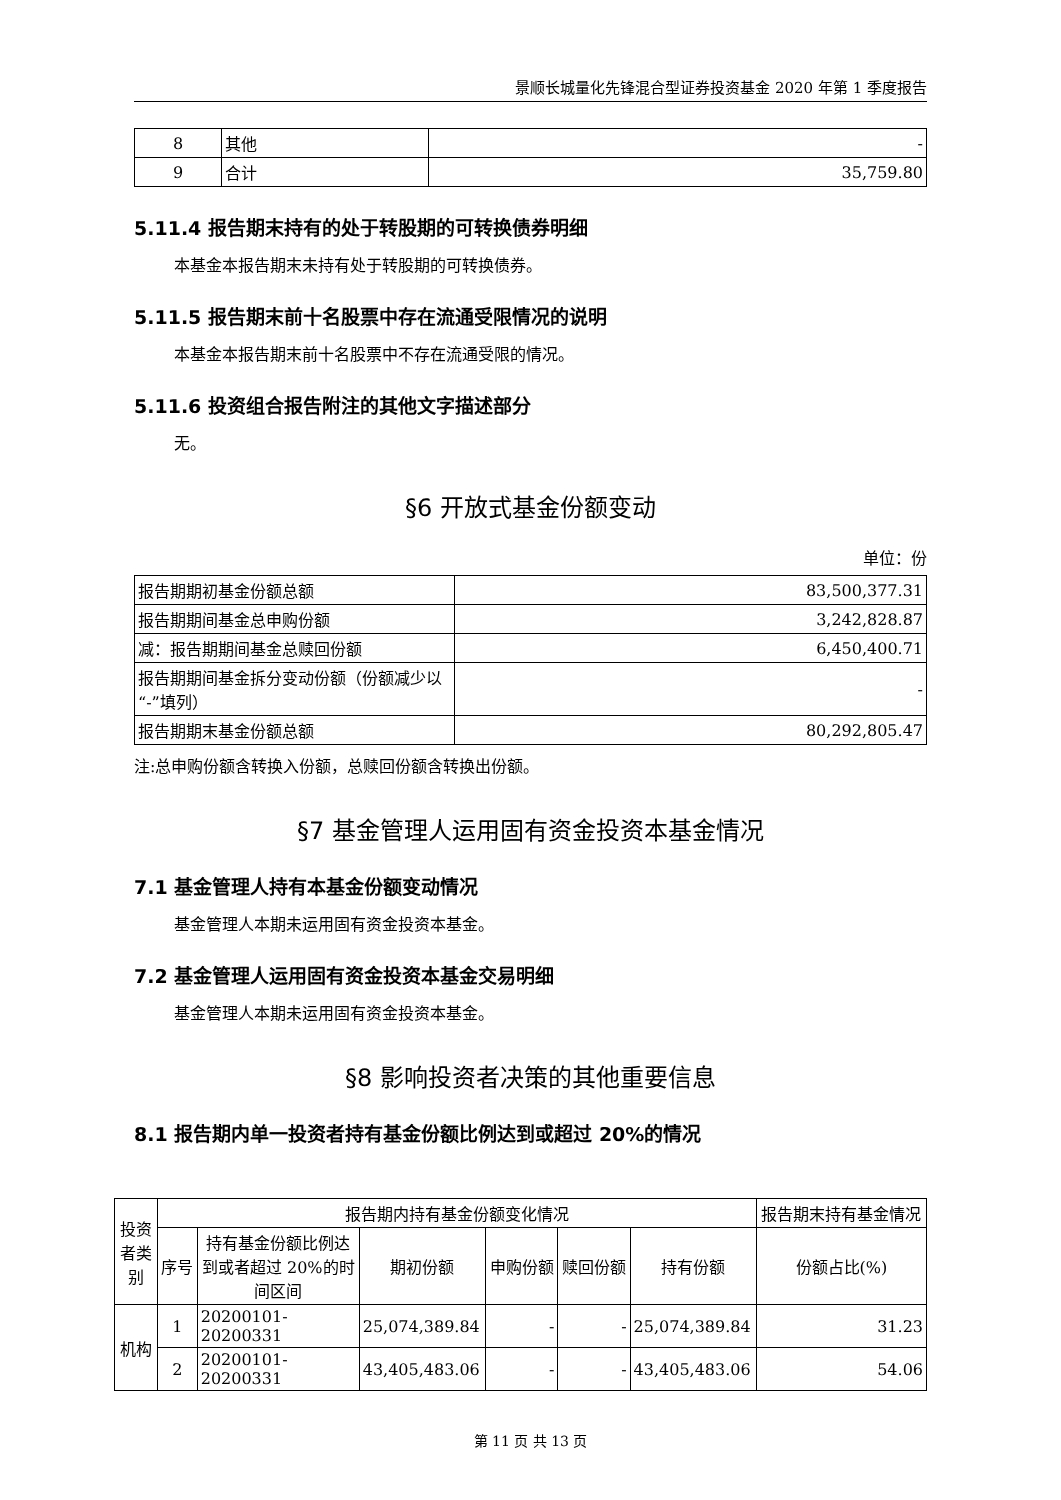景顺长城量化先锋混合型证券投资基金 2020 年第 1 季度报告
| 8 | 其他 | - |
| 9 | 合计 | 35,759.80 |
5.11.4 报告期末持有的处于转股期的可转换债券明细
本基金本报告期末未持有处于转股期的可转换债券。
5.11.5 报告期末前十名股票中存在流通受限情况的说明
本基金本报告期末前十名股票中不存在流通受限的情况。
5.11.6 投资组合报告附注的其他文字描述部分
无。
§6 开放式基金份额变动
单位：份
| 报告期期初基金份额总额 | 83,500,377.31 |
| 报告期期间基金总申购份额 | 3,242,828.87 |
| 减：报告期期间基金总赎回份额 | 6,450,400.71 |
| 报告期期间基金拆分变动份额（份额减少以“-”填列） | - |
| 报告期期末基金份额总额 | 80,292,805.47 |
注:总申购份额含转换入份额，总赎回份额含转换出份额。
§7 基金管理人运用固有资金投资本基金情况
7.1 基金管理人持有本基金份额变动情况
基金管理人本期未运用固有资金投资本基金。
7.2 基金管理人运用固有资金投资本基金交易明细
基金管理人本期未运用固有资金投资本基金。
§8 影响投资者决策的其他重要信息
8.1 报告期内单一投资者持有基金份额比例达到或超过 20%的情况
| 投资者类别 | 报告期内持有基金份额变化情况 | | | | | | 报告期末持有基金情况 |
| --- | --- | --- | --- | --- | --- | --- | --- |
| | 序号 | 持有基金份额比例达到或者超过 20%的时间区间 | 期初份额 | 申购份额 | 赎回份额 | 持有份额 | 份额占比(%) |
| 机构 | 1 | 20200101-20200331 | 25,074,389.84 | - | - | 25,074,389.84 | 31.23 |
| | 2 | 20200101-20200331 | 43,405,483.06 | - | - | 43,405,483.06 | 54.06 |
第 11 页 共 13 页